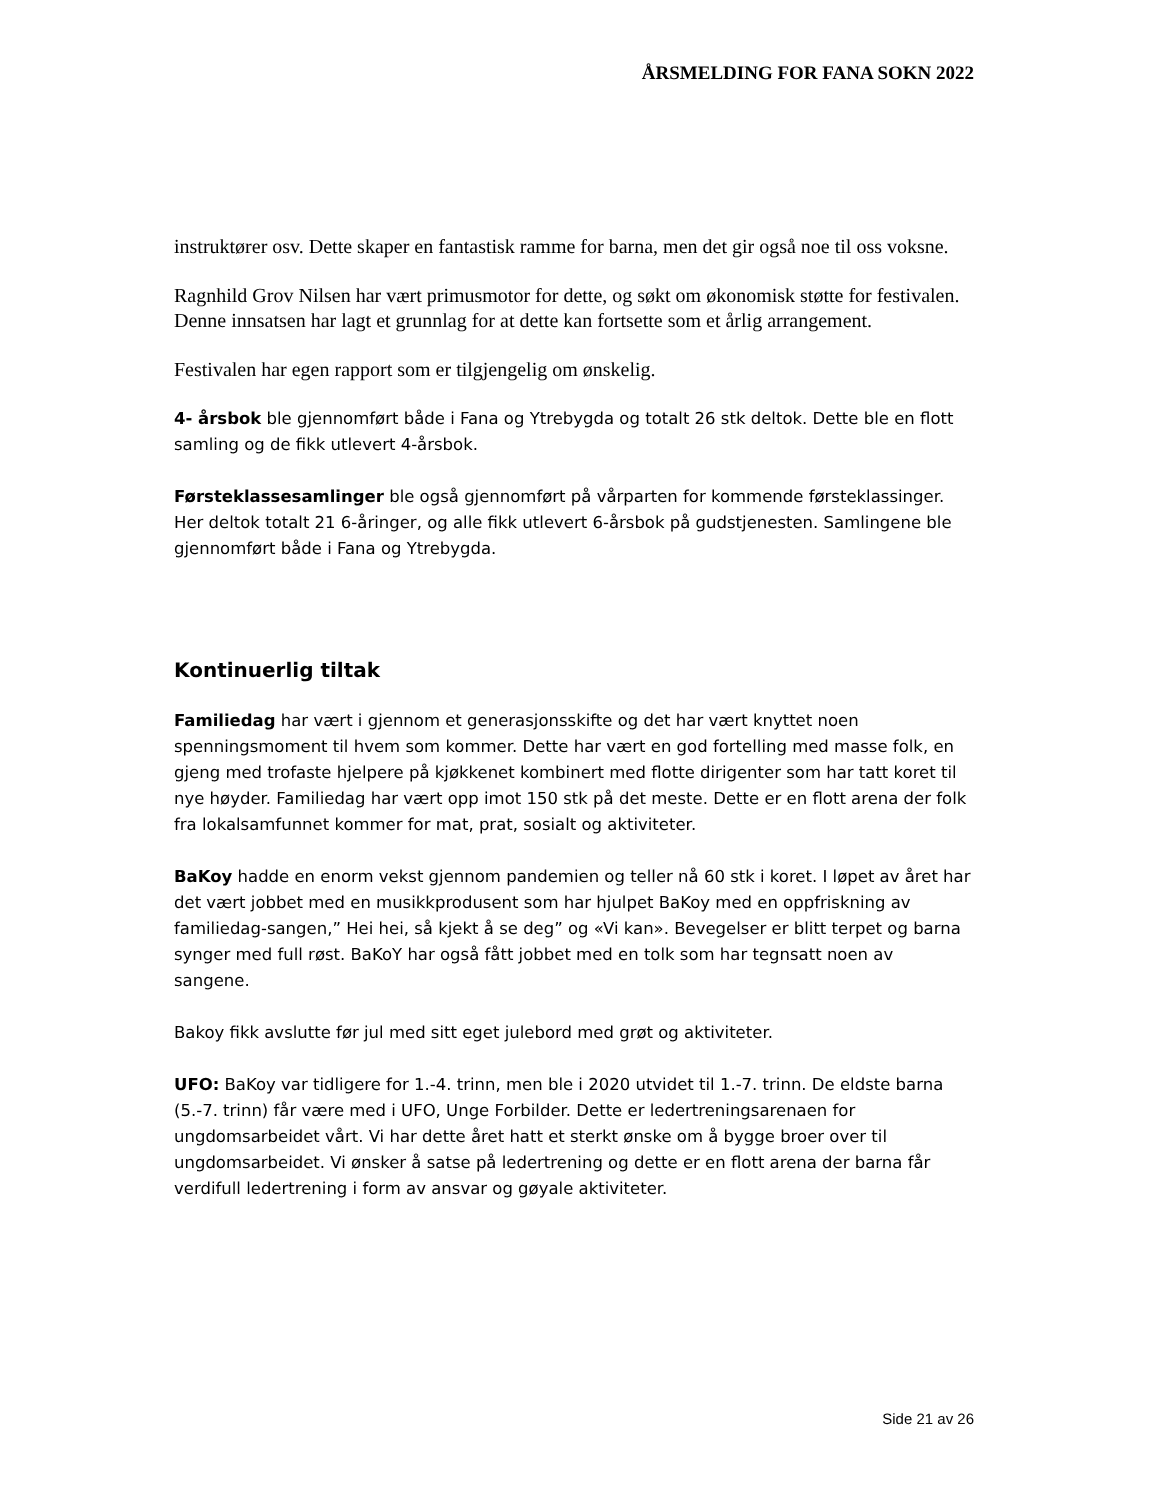ÅRSMELDING FOR FANA SOKN 2022
instruktører osv. Dette skaper en fantastisk ramme for barna, men det gir også noe til oss voksne.
Ragnhild Grov Nilsen har vært primusmotor for dette, og søkt om økonomisk støtte for festivalen. Denne innsatsen har lagt et grunnlag for at dette kan fortsette som et årlig arrangement.
Festivalen har egen rapport som er tilgjengelig om ønskelig.
4- årsbok ble gjennomført både i Fana og Ytrebygda og totalt 26 stk deltok. Dette ble en flott samling og de fikk utlevert 4-årsbok.
Førsteklassesamlinger ble også gjennomført på vårparten for kommende førsteklassinger. Her deltok totalt 21 6-åringer, og alle fikk utlevert 6-årsbok på gudstjenesten. Samlingene ble gjennomført både i Fana og Ytrebygda.
Kontinuerlig tiltak
Familiedag har vært i gjennom et generasjonsskifte og det har vært knyttet noen spenningsmoment til hvem som kommer. Dette har vært en god fortelling med masse folk, en gjeng med trofaste hjelpere på kjøkkenet kombinert med flotte dirigenter som har tatt koret til nye høyder. Familiedag har vært opp imot 150 stk på det meste. Dette er en flott arena der folk fra lokalsamfunnet kommer for mat, prat, sosialt og aktiviteter.
BaKoy hadde en enorm vekst gjennom pandemien og teller nå 60 stk i koret. I løpet av året har det vært jobbet med en musikkprodusent som har hjulpet BaKoy med en oppfriskning av familiedag-sangen,” Hei hei, så kjekt å se deg” og «Vi kan». Bevegelser er blitt terpet og barna synger med full røst. BaKoY har også fått jobbet med en tolk som har tegnsatt noen av sangene.
Bakoy fikk avslutte før jul med sitt eget julebord med grøt og aktiviteter.
UFO: BaKoy var tidligere for 1.-4. trinn, men ble i 2020 utvidet til 1.-7. trinn. De eldste barna (5.-7. trinn) får være med i UFO, Unge Forbilder. Dette er ledertreningsarenaen for ungdomsarbeidet vårt. Vi har dette året hatt et sterkt ønske om å bygge broer over til ungdomsarbeidet. Vi ønsker å satse på ledertrening og dette er en flott arena der barna får verdifull ledertrening i form av ansvar og gøyale aktiviteter.
Side 21 av 26